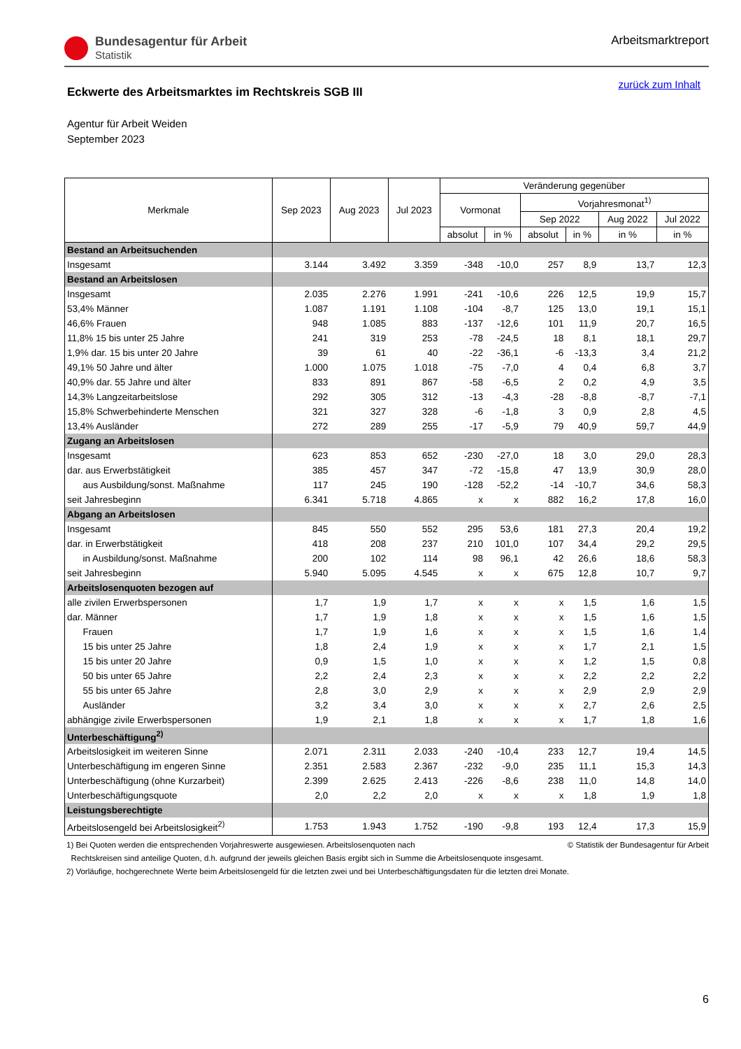Bundesagentur für Arbeit
Statistik
Arbeitsmarktreport
Eckwerte des Arbeitsmarktes im Rechtskreis SGB III
zurück zum Inhalt
Agentur für Arbeit Weiden
September 2023
| Merkmale | Sep 2023 | Aug 2023 | Jul 2023 | Veränderung gegenüber | | | | | |
| --- | --- | --- | --- | --- | --- | --- | --- | --- | --- |
| | | | | Vormonat | | Vorjahresmonat<sup>1)</sup> | | | |
| | | | | | | Sep 2022 | | Aug 2022 | Jul 2022 |
| | | | | absolut | in % | absolut | in % | in % | in % |
| Bestand an Arbeitsuchenden | | | | | | | | | |
| Insgesamt | 3.144 | 3.492 | 3.359 | -348 | -10,0 | 257 | 8,9 | 13,7 | 12,3 |
| Bestand an Arbeitslosen | | | | | | | | | |
| Insgesamt | 2.035 | 2.276 | 1.991 | -241 | -10,6 | 226 | 12,5 | 19,9 | 15,7 |
| 53,4% Männer | 1.087 | 1.191 | 1.108 | -104 | -8,7 | 125 | 13,0 | 19,1 | 15,1 |
| 46,6% Frauen | 948 | 1.085 | 883 | -137 | -12,6 | 101 | 11,9 | 20,7 | 16,5 |
| 11,8% 15 bis unter 25 Jahre | 241 | 319 | 253 | -78 | -24,5 | 18 | 8,1 | 18,1 | 29,7 |
| 1,9% dar. 15 bis unter 20 Jahre | 39 | 61 | 40 | -22 | -36,1 | -6 | -13,3 | 3,4 | 21,2 |
| 49,1% 50 Jahre und älter | 1.000 | 1.075 | 1.018 | -75 | -7,0 | 4 | 0,4 | 6,8 | 3,7 |
| 40,9% dar. 55 Jahre und älter | 833 | 891 | 867 | -58 | -6,5 | 2 | 0,2 | 4,9 | 3,5 |
| 14,3% Langzeitarbeitslose | 292 | 305 | 312 | -13 | -4,3 | -28 | -8,8 | -8,7 | -7,1 |
| 15,8% Schwerbehinderte Menschen | 321 | 327 | 328 | -6 | -1,8 | 3 | 0,9 | 2,8 | 4,5 |
| 13,4% Ausländer | 272 | 289 | 255 | -17 | -5,9 | 79 | 40,9 | 59,7 | 44,9 |
| Zugang an Arbeitslosen | | | | | | | | | |
| Insgesamt | 623 | 853 | 652 | -230 | -27,0 | 18 | 3,0 | 29,0 | 28,3 |
| dar. aus Erwerbstätigkeit | 385 | 457 | 347 | -72 | -15,8 | 47 | 13,9 | 30,9 | 28,0 |
| aus Ausbildung/sonst. Maßnahme | 117 | 245 | 190 | -128 | -52,2 | -14 | -10,7 | 34,6 | 58,3 |
| seit Jahresbeginn | 6.341 | 5.718 | 4.865 | x | x | 882 | 16,2 | 17,8 | 16,0 |
| Abgang an Arbeitslosen | | | | | | | | | |
| Insgesamt | 845 | 550 | 552 | 295 | 53,6 | 181 | 27,3 | 20,4 | 19,2 |
| dar. in Erwerbstätigkeit | 418 | 208 | 237 | 210 | 101,0 | 107 | 34,4 | 29,2 | 29,5 |
| in Ausbildung/sonst. Maßnahme | 200 | 102 | 114 | 98 | 96,1 | 42 | 26,6 | 18,6 | 58,3 |
| seit Jahresbeginn | 5.940 | 5.095 | 4.545 | x | x | 675 | 12,8 | 10,7 | 9,7 |
| Arbeitslosenquoten bezogen auf | | | | | | | | | |
| alle zivilen Erwerbspersonen | 1,7 | 1,9 | 1,7 | x | x | x | 1,5 | 1,6 | 1,5 |
| dar. Männer | 1,7 | 1,9 | 1,8 | x | x | x | 1,5 | 1,6 | 1,5 |
| Frauen | 1,7 | 1,9 | 1,6 | x | x | x | 1,5 | 1,6 | 1,4 |
| 15 bis unter 25 Jahre | 1,8 | 2,4 | 1,9 | x | x | x | 1,7 | 2,1 | 1,5 |
| 15 bis unter 20 Jahre | 0,9 | 1,5 | 1,0 | x | x | x | 1,2 | 1,5 | 0,8 |
| 50 bis unter 65 Jahre | 2,2 | 2,4 | 2,3 | x | x | x | 2,2 | 2,2 | 2,2 |
| 55 bis unter 65 Jahre | 2,8 | 3,0 | 2,9 | x | x | x | 2,9 | 2,9 | 2,9 |
| Ausländer | 3,2 | 3,4 | 3,0 | x | x | x | 2,7 | 2,6 | 2,5 |
| abhängige zivile Erwerbspersonen | 1,9 | 2,1 | 1,8 | x | x | x | 1,7 | 1,8 | 1,6 |
| Unterbeschäftigung<sup>2)</sup> | | | | | | | | | |
| Arbeitslosigkeit im weiteren Sinne | 2.071 | 2.311 | 2.033 | -240 | -10,4 | 233 | 12,7 | 19,4 | 14,5 |
| Unterbeschäftigung im engeren Sinne | 2.351 | 2.583 | 2.367 | -232 | -9,0 | 235 | 11,1 | 15,3 | 14,3 |
| Unterbeschäftigung (ohne Kurzarbeit) | 2.399 | 2.625 | 2.413 | -226 | -8,6 | 238 | 11,0 | 14,8 | 14,0 |
| Unterbeschäftigungsquote | 2,0 | 2,2 | 2,0 | x | x | x | 1,8 | 1,9 | 1,8 |
| Leistungsberechtigte | | | | | | | | | |
| Arbeitslosengeld bei Arbeitslosigkeit<sup>2)</sup> | 1.753 | 1.943 | 1.752 | -190 | -9,8 | 193 | 12,4 | 17,3 | 15,9 |
1) Bei Quoten werden die entsprechenden Vorjahreswerte ausgewiesen. Arbeitslosenquoten nach © Statistik der Bundesagentur für Arbeit
Rechtskreisen sind anteilige Quoten, d.h. aufgrund der jeweils gleichen Basis ergibt sich in Summe die Arbeitslosenquote insgesamt.
2) Vorläufige, hochgerechnete Werte beim Arbeitslosengeld für die letzten zwei und bei Unterbeschäftigungsdaten für die letzten drei Monate.
6